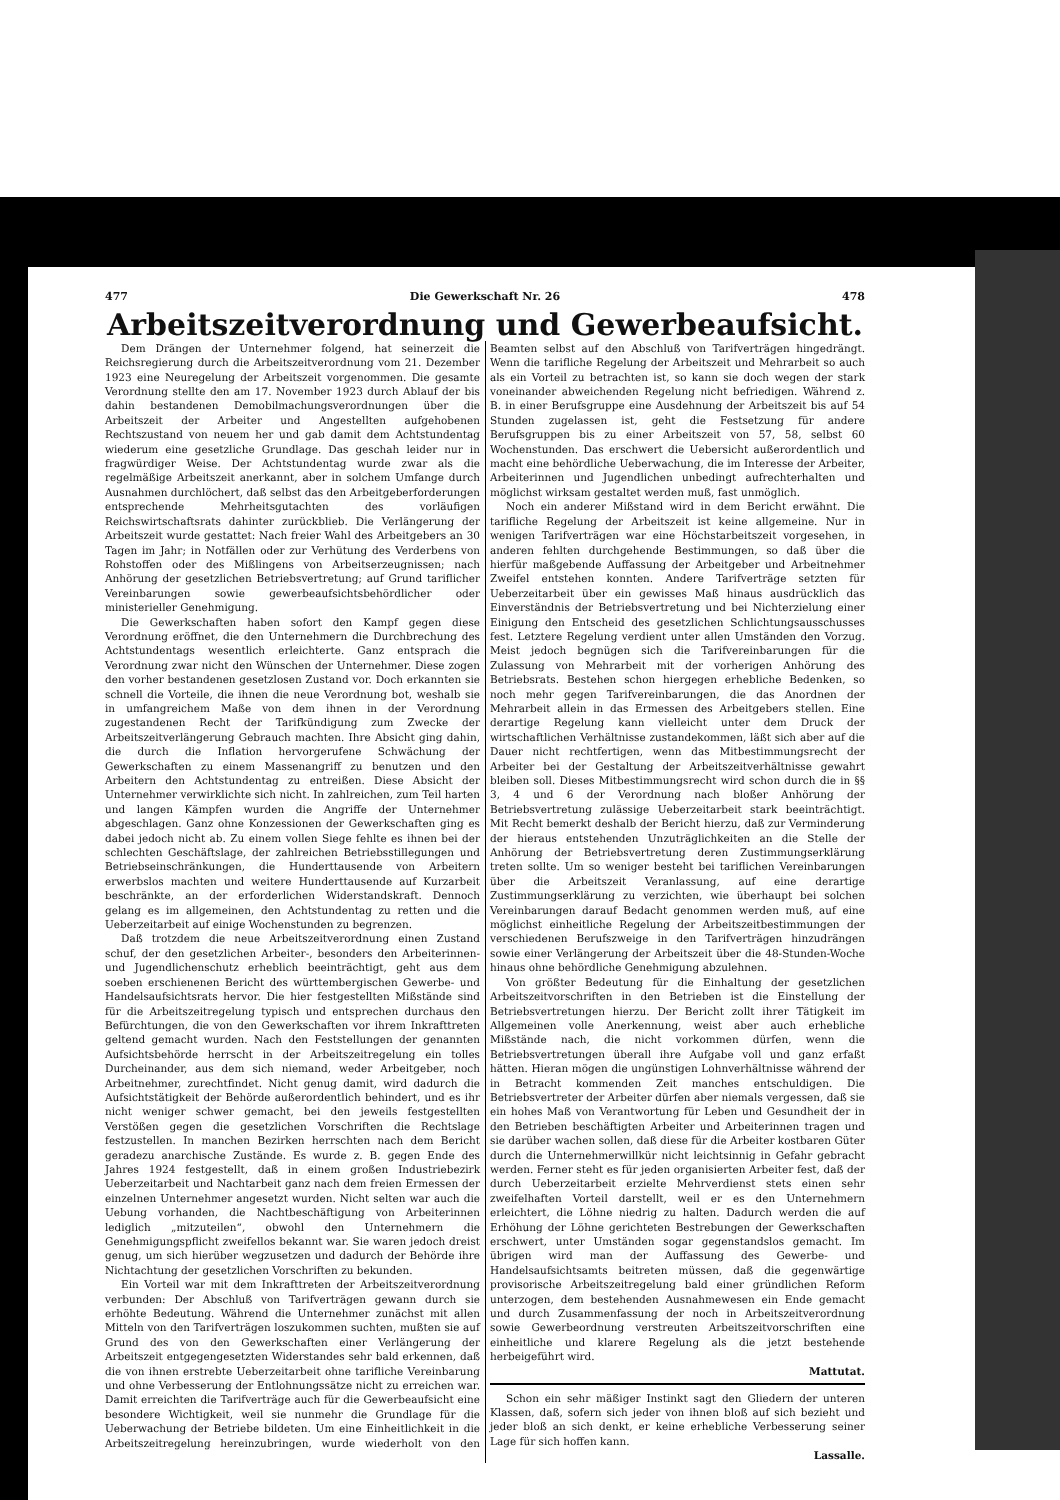477 Die Gewerkschaft Nr. 26 478
Arbeitszeitverordnung und Gewerbeaufsicht.
Dem Drängen der Unternehmer folgend, hat seinerzeit die Reichsregierung durch die Arbeitszeitverordnung vom 21. Dezember 1923 eine Neuregelung der Arbeitszeit vorgenommen. Die gesamte Verordnung stellte den am 17. November 1923 durch Ablauf der bis dahin bestandenen Demobilmachungsverordnungen über die Arbeitszeit der Arbeiter und Angestellten aufgehobenen Rechtszustand von neuem her und gab damit dem Achtstundentag wiederum eine gesetzliche Grundlage. Das geschah leider nur in fragwürdiger Weise. Der Achtstundentag wurde zwar als die regelmäßige Arbeitszeit anerkannt, aber in solchem Umfange durch Ausnahmen durchlöchert, daß selbst das den Arbeitgeberforderungen entsprechende Mehrheitsgutachten des vorläufigen Reichswirtschaftsrats dahinter zurückblieb. Die Verlängerung der Arbeitszeit wurde gestattet: Nach freier Wahl des Arbeitgebers an 30 Tagen im Jahr; in Notfällen oder zur Verhütung des Verderbens von Rohstoffen oder des Mißlingens von Arbeitserzeugnissen; nach Anhörung der gesetzlichen Betriebsvertretung; auf Grund tariflicher Vereinbarungen sowie gewerbeaufsichtsbehördlicher oder ministerieller Genehmigung.
Die Gewerkschaften haben sofort den Kampf gegen diese Verordnung eröffnet, die den Unternehmern die Durchbrechung des Achtstundentags wesentlich erleichterte. Ganz entsprach die Verordnung zwar nicht den Wünschen der Unternehmer. Diese zogen den vorher bestandenen gesetzlosen Zustand vor. Doch erkannten sie schnell die Vorteile, die ihnen die neue Verordnung bot, weshalb sie in umfangreichem Maße von dem ihnen in der Verordnung zugestandenen Recht der Tarifkündigung zum Zwecke der Arbeitszeitverlängerung Gebrauch machten. Ihre Absicht ging dahin, die durch die Inflation hervorgerufene Schwächung der Gewerkschaften zu einem Massenangriff zu benutzen und den Arbeitern den Achtstundentag zu entreißen. Diese Absicht der Unternehmer verwirklichte sich nicht. In zahlreichen, zum Teil harten und langen Kämpfen wurden die Angriffe der Unternehmer abgeschlagen. Ganz ohne Konzessionen der Gewerkschaften ging es dabei jedoch nicht ab. Zu einem vollen Siege fehlte es ihnen bei der schlechten Geschäftslage, der zahlreichen Betriebsstillegungen und Betriebseinschränkungen, die Hunderttausende von Arbeitern erwerbslos machten und weitere Hunderttausende auf Kurzarbeit beschränkte, an der erforderlichen Widerstandskraft. Dennoch gelang es im allgemeinen, den Achtstundentag zu retten und die Ueberzeitarbeit auf einige Wochenstunden zu begrenzen.
Daß trotzdem die neue Arbeitszeitverordnung einen Zustand schuf, der den gesetzlichen Arbeiter-, besonders den Arbeiterinnen- und Jugendlichenschutz erheblich beeinträchtigt, geht aus dem soeben erschienenen Bericht des württembergischen Gewerbe- und Handelsaufsichtsrats hervor. Die hier festgestellten Mißstände sind für die Arbeitszeitregelung typisch und entsprechen durchaus den Befürchtungen, die von den Gewerkschaften vor ihrem Inkrafttreten geltend gemacht wurden. Nach den Feststellungen der genannten Aufsichtsbehörde herrscht in der Arbeitszeitregelung ein tolles Durcheinander, aus dem sich niemand, weder Arbeitgeber, noch Arbeitnehmer, zurechtfindet. Nicht genug damit, wird dadurch die Aufsichtstätigkeit der Behörde außerordentlich behindert, und es ihr nicht weniger schwer gemacht, bei den jeweils festgestellten Verstößen gegen die gesetzlichen Vorschriften die Rechtslage festzustellen. In manchen Bezirken herrschten nach dem Bericht geradezu anarchische Zustände. Es wurde z. B. gegen Ende des Jahres 1924 festgestellt, daß in einem großen Industriebezirk Ueberzeitarbeit und Nachtarbeit ganz nach dem freien Ermessen der einzelnen Unternehmer angesetzt wurden. Nicht selten war auch die Uebung vorhanden, die Nachtbeschäftigung von Arbeiterinnen lediglich „mitzuteilen“, obwohl den Unternehmern die Genehmigungspflicht zweifellos bekannt war. Sie waren jedoch dreist genug, um sich hierüber wegzusetzen und dadurch der Behörde ihre Nichtachtung der gesetzlichen Vorschriften zu bekunden.
Ein Vorteil war mit dem Inkrafttreten der Arbeitszeitverordnung verbunden: Der Abschluß von Tarifverträgen gewann durch sie erhöhte Bedeutung. Während die Unternehmer zunächst mit allen Mitteln von den Tarifverträgen loszukommen suchten, mußten sie auf Grund des von den Gewerkschaften einer Verlängerung der Arbeitszeit entgegengesetzten Widerstandes sehr bald erkennen, daß die von ihnen erstrebte Ueberzeitarbeit ohne tarifliche Vereinbarung und ohne Verbesserung der Entlohnungssätze nicht zu erreichen war. Damit erreichten die Tarifverträge auch für die Gewerbeaufsicht eine besondere Wichtigkeit, weil sie nunmehr die Grundlage für die Ueberwachung der Betriebe bildeten. Um eine Einheitlichkeit in die Arbeitszeitregelung hereinzubringen, wurde wiederholt von den Beamten selbst auf den Abschluß von Tarifverträgen hingedrängt. Wenn die tarifliche Regelung der Arbeitszeit und Mehrarbeit so auch als ein Vorteil zu betrachten ist, so kann sie doch wegen der stark voneinander abweichenden Regelung nicht befriedigen. Während z. B. in einer Berufsgruppe eine Ausdehnung der Arbeitszeit bis auf 54 Stunden zugelassen ist, geht die Festsetzung für andere Berufsgruppen bis zu einer Arbeitszeit von 57, 58, selbst 60 Wochenstunden. Das erschwert die Uebersicht außerordentlich und macht eine behördliche Ueberwachung, die im Interesse der Arbeiter, Arbeiterinnen und Jugendlichen unbedingt aufrechterhalten und möglichst wirksam gestaltet werden muß, fast unmöglich.
Noch ein anderer Mißstand wird in dem Bericht erwähnt. Die tarifliche Regelung der Arbeitszeit ist keine allgemeine. Nur in wenigen Tarifverträgen war eine Höchstarbeitszeit vorgesehen, in anderen fehlten durchgehende Bestimmungen, so daß über die hierfür maßgebende Auffassung der Arbeitgeber und Arbeitnehmer Zweifel entstehen konnten. Andere Tarifverträge setzten für Ueberzeitarbeit über ein gewisses Maß hinaus ausdrücklich das Einverständnis der Betriebsvertretung und bei Nichterzielung einer Einigung den Entscheid des gesetzlichen Schlichtungsausschusses fest. Letztere Regelung verdient unter allen Umständen den Vorzug. Meist jedoch begnügen sich die Tarifvereinbarungen für die Zulassung von Mehrarbeit mit der vorherigen Anhörung des Betriebsrats. Bestehen schon hiergegen erhebliche Bedenken, so noch mehr gegen Tarifvereinbarungen, die das Anordnen der Mehrarbeit allein in das Ermessen des Arbeitgebers stellen. Eine derartige Regelung kann vielleicht unter dem Druck der wirtschaftlichen Verhältnisse zustandekommen, läßt sich aber auf die Dauer nicht rechtfertigen, wenn das Mitbestimmungsrecht der Arbeiter bei der Gestaltung der Arbeitszeitverhältnisse gewahrt bleiben soll. Dieses Mitbestimmungsrecht wird schon durch die in §§ 3, 4 und 6 der Verordnung nach bloßer Anhörung der Betriebsvertretung zulässige Ueberzeitarbeit stark beeinträchtigt. Mit Recht bemerkt deshalb der Bericht hierzu, daß zur Verminderung der hieraus entstehenden Unzuträglichkeiten an die Stelle der Anhörung der Betriebsvertretung deren Zustimmungserklärung treten sollte. Um so weniger besteht bei tariflichen Vereinbarungen über die Arbeitszeit Veranlassung, auf eine derartige Zustimmungserklärung zu verzichten, wie überhaupt bei solchen Vereinbarungen darauf Bedacht genommen werden muß, auf eine möglichst einheitliche Regelung der Arbeitszeitbestimmungen der verschiedenen Berufszweige in den Tarifverträgen hinzudrängen sowie einer Verlängerung der Arbeitszeit über die 48-Stunden-Woche hinaus ohne behördliche Genehmigung abzulehnen.
Von größter Bedeutung für die Einhaltung der gesetzlichen Arbeitszeitvorschriften in den Betrieben ist die Einstellung der Betriebsvertretungen hierzu. Der Bericht zollt ihrer Tätigkeit im Allgemeinen volle Anerkennung, weist aber auch erhebliche Mißstände nach, die nicht vorkommen dürfen, wenn die Betriebsvertretungen überall ihre Aufgabe voll und ganz erfaßt hätten. Hieran mögen die ungünstigen Lohnverhältnisse während der in Betracht kommenden Zeit manches entschuldigen. Die Betriebsvertreter der Arbeiter dürfen aber niemals vergessen, daß sie ein hohes Maß von Verantwortung für Leben und Gesundheit der in den Betrieben beschäftigten Arbeiter und Arbeiterinnen tragen und sie darüber wachen sollen, daß diese für die Arbeiter kostbaren Güter durch die Unternehmerwillkür nicht leichtsinnig in Gefahr gebracht werden. Ferner steht es für jeden organisierten Arbeiter fest, daß der durch Ueberzeitarbeit erzielte Mehrverdienst stets einen sehr zweifelhaften Vorteil darstellt, weil er es den Unternehmern erleichtert, die Löhne niedrig zu halten. Dadurch werden die auf Erhöhung der Löhne gerichteten Bestrebungen der Gewerkschaften erschwert, unter Umständen sogar gegenstandslos gemacht. Im übrigen wird man der Auffassung des Gewerbe- und Handelsaufsichtsamts beitreten müssen, daß die gegenwärtige provisorische Arbeitszeitregelung bald einer gründlichen Reform unterzogen, dem bestehenden Ausnahmewesen ein Ende gemacht und durch Zusammenfassung der noch in Arbeitszeitverordnung sowie Gewerbeordnung verstreuten Arbeitszeitvorschriften eine einheitliche und klarere Regelung als die jetzt bestehende herbeigeführt wird.
Mattutat.
Schon ein sehr mäßiger Instinkt sagt den Gliedern der unteren Klassen, daß, sofern sich jeder von ihnen bloß auf sich bezieht und jeder bloß an sich denkt, er keine erhebliche Verbesserung seiner Lage für sich hoffen kann.
Lassalle.